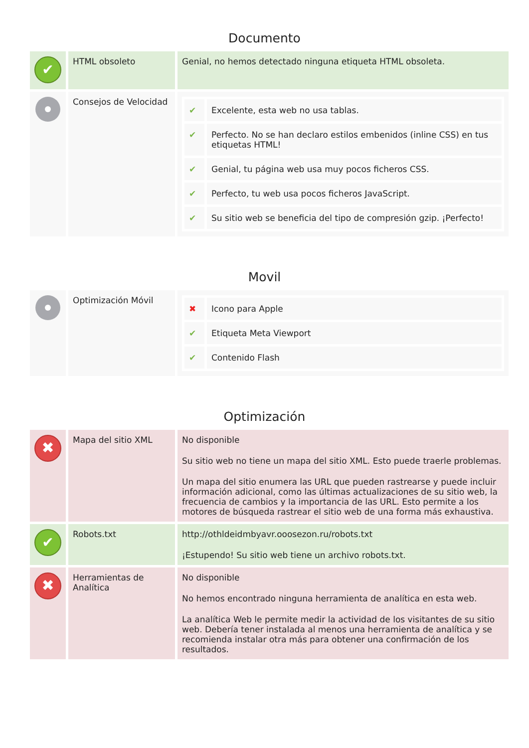Documento
| ✔ | HTML obsoleto | Genial, no hemos detectado ninguna etiqueta HTML obsoleta. |
| | Consejos de Velocidad | / ✔ / Excelente, esta web no usa tablas. / / ✔ / Perfecto. No se han declaro estilos embenidos (inline CSS) en tus etiquetas HTML! / / ✔ / Genial, tu página web usa muy pocos ficheros CSS. / / ✔ / Perfecto, tu web usa pocos ficheros JavaScript. / / ✔ / Su sitio web se beneficia del tipo de compresión gzip. ¡Perfecto! / |
Movil
| | Optimización Móvil | / ✖ / Icono para Apple / / ✔ / Etiqueta Meta Viewport / / ✔ / Contenido Flash / |
Optimización
| ✖ | Mapa del sitio XML | No disponible Su sitio web no tiene un mapa del sitio XML. Esto puede traerle problemas. Un mapa del sitio enumera las URL que pueden rastrearse y puede incluir información adicional, como las últimas actualizaciones de su sitio web, la frecuencia de cambios y la importancia de las URL. Esto permite a los motores de búsqueda rastrear el sitio web de una forma más exhaustiva. |
| ✔ | Robots.txt | http://othldeidmbyavr.ooosezon.ru/robots.txt ¡Estupendo! Su sitio web tiene un archivo robots.txt. |
| ✖ | Herramientas de Analítica | No disponible No hemos encontrado ninguna herramienta de analítica en esta web. La analítica Web le permite medir la actividad de los visitantes de su sitio web. Debería tener instalada al menos una herramienta de analítica y se recomienda instalar otra más para obtener una confirmación de los resultados. |